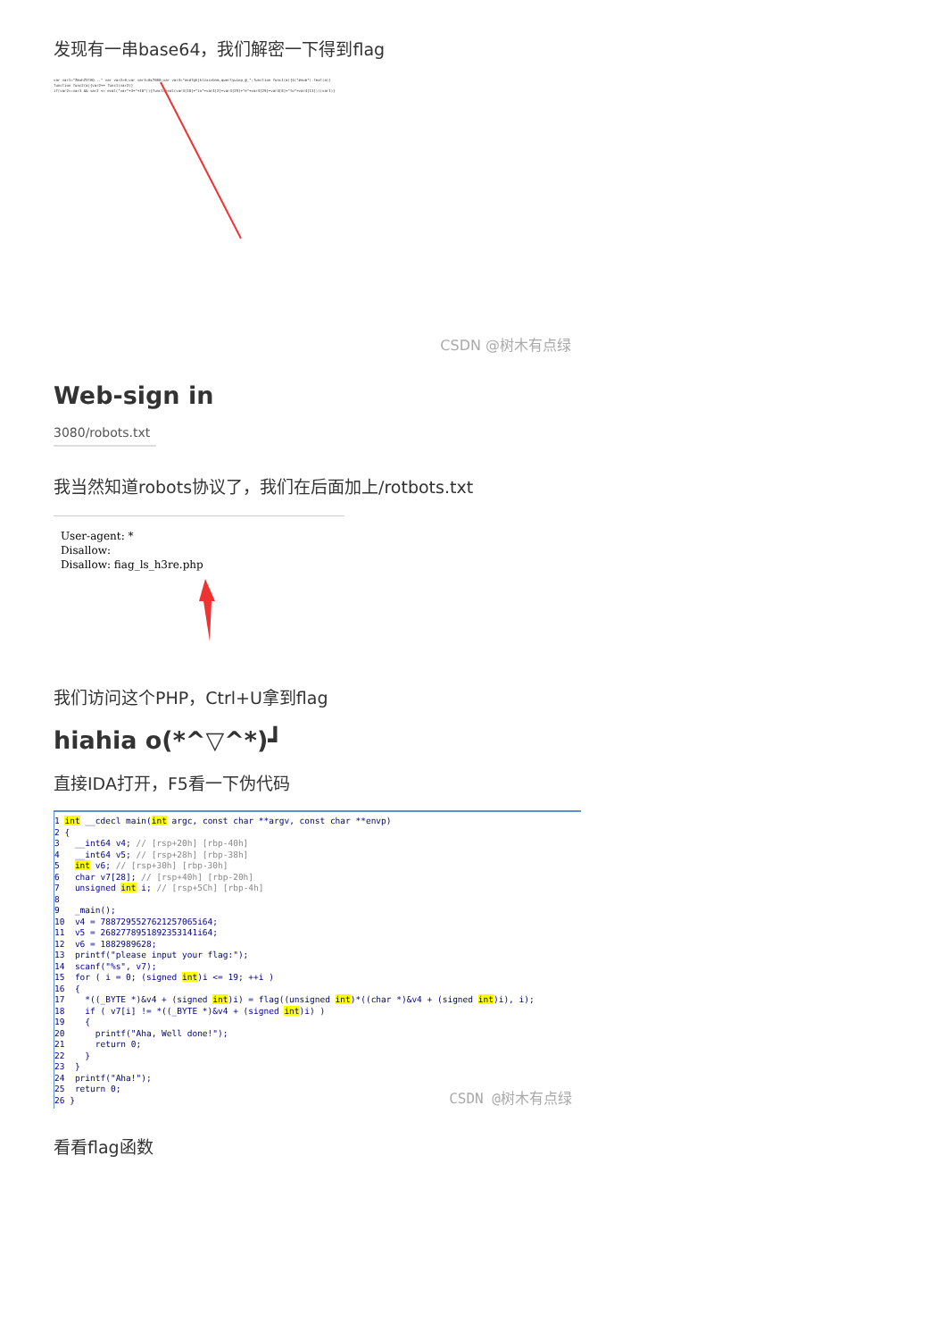发现有一串base64，我们解密一下得到flag
var var1="ZmxhZ3tHQ..." var var2=0;var var3=0x7080;var var4="asdfghjklzxcvbnm,qwertyuiop_@_";function func1(a){$("#num").text(a)}
function func2(a){var2++ func1(var2)}
if(var2==var3 && var2 <= eval("var"+3+"+10")){func1(eval(var4[18]+"in"+var4[2]+var4[25]+"e"+var4[29]+var4[8]+"to"+var4[13]))(var1)}
CSDN @树木有点绿
Web-sign in
3080/robots.txt
我当然知道robots协议了，我们在后面加上/rotbots.txt
User-agent: *
Disallow:
Disallow: fiag_ls_h3re.php
我们访问这个PHP，Ctrl+U拿到flag
hiahia o(*^▽^*)┛
直接IDA打开，F5看一下伪代码
1 int __cdecl main(int argc, const char **argv, const char **envp)
2 {
3 __int64 v4; // [rsp+20h] [rbp-40h]
4 __int64 v5; // [rsp+28h] [rbp-38h]
5 int v6; // [rsp+30h] [rbp-30h]
6 char v7[28]; // [rsp+40h] [rbp-20h]
7 unsigned int i; // [rsp+5Ch] [rbp-4h]
8
9 _main();
10 v4 = 7887295527621257065i64;
11 v5 = 2682778951892353141i64;
12 v6 = 1882989628;
13 printf("please input your flag:");
14 scanf("%s", v7);
15 for ( i = 0; (signed int)i <= 19; ++i )
16 {
17 *((_BYTE *)&v4 + (signed int)i) = flag((unsigned int)*((char *)&v4 + (signed int)i), i);
18 if ( v7[i] != *((_BYTE *)&v4 + (signed int)i) )
19 {
20 printf("Aha, Well done!");
21 return 0;
22 }
23 }
24 printf("Aha!");
25 return 0;
26 }
CSDN @树木有点绿
看看flag函数